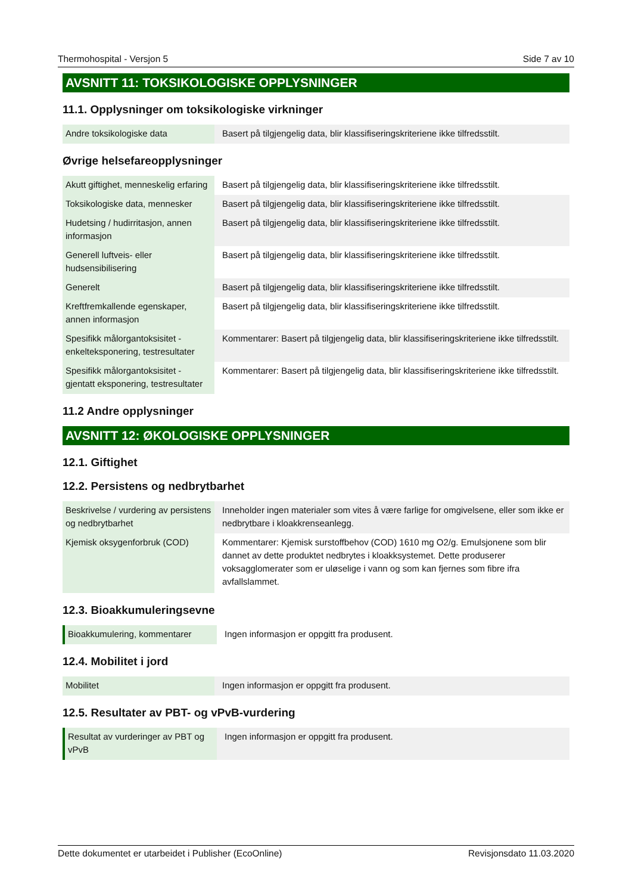Thermohospital - Versjon 5 Side 7 av 10
AVSNITT 11: TOKSIKOLOGISKE OPPLYSNINGER
11.1. Opplysninger om toksikologiske virkninger
| Andre toksikologiske data | Basert på tilgjengelig data, blir klassifiseringskriteriene ikke tilfredsstilt. |
Øvrige helsefareopplysninger
| Akutt giftighet, menneskelig erfaring | Basert på tilgjengelig data, blir klassifiseringskriteriene ikke tilfredsstilt. |
| Toksikologiske data, mennesker | Basert på tilgjengelig data, blir klassifiseringskriteriene ikke tilfredsstilt. |
| Hudetsing / hudirritasjon, annen informasjon | Basert på tilgjengelig data, blir klassifiseringskriteriene ikke tilfredsstilt. |
| Generell luftveis- eller hudsensibilisering | Basert på tilgjengelig data, blir klassifiseringskriteriene ikke tilfredsstilt. |
| Generelt | Basert på tilgjengelig data, blir klassifiseringskriteriene ikke tilfredsstilt. |
| Kreftfremkallende egenskaper, annen informasjon | Basert på tilgjengelig data, blir klassifiseringskriteriene ikke tilfredsstilt. |
| Spesifikk målorgantoksisitet - enkelteksponering, testresultater | Kommentarer: Basert på tilgjengelig data, blir klassifiseringskriteriene ikke tilfredsstilt. |
| Spesifikk målorgantoksisitet - gjentatt eksponering, testresultater | Kommentarer: Basert på tilgjengelig data, blir klassifiseringskriteriene ikke tilfredsstilt. |
11.2 Andre opplysninger
AVSNITT 12: ØKOLOGISKE OPPLYSNINGER
12.1. Giftighet
12.2. Persistens og nedbrytbarhet
| Beskrivelse / vurdering av persistens og nedbrytbarhet | Inneholder ingen materialer som vites å være farlige for omgivelsene, eller som ikke er nedbrytbare i kloakkrenseanlegg. |
| Kjemisk oksygenforbruk (COD) | Kommentarer: Kjemisk surstoffbehov (COD) 1610 mg O2/g. Emulsjonene som blir dannet av dette produktet nedbrytes i kloakksystemet. Dette produserer voksagglomerater som er uløselige i vann og som kan fjernes som fibre ifra avfallslammet. |
12.3. Bioakkumuleringsevne
| Bioakkumulering, kommentarer | Ingen informasjon er oppgitt fra produsent. |
12.4. Mobilitet i jord
| Mobilitet | Ingen informasjon er oppgitt fra produsent. |
12.5. Resultater av PBT- og vPvB-vurdering
| Resultat av vurderinger av PBT og vPvB | Ingen informasjon er oppgitt fra produsent. |
Dette dokumentet er utarbeidet i Publisher (EcoOnline) Revisjonsdato 11.03.2020